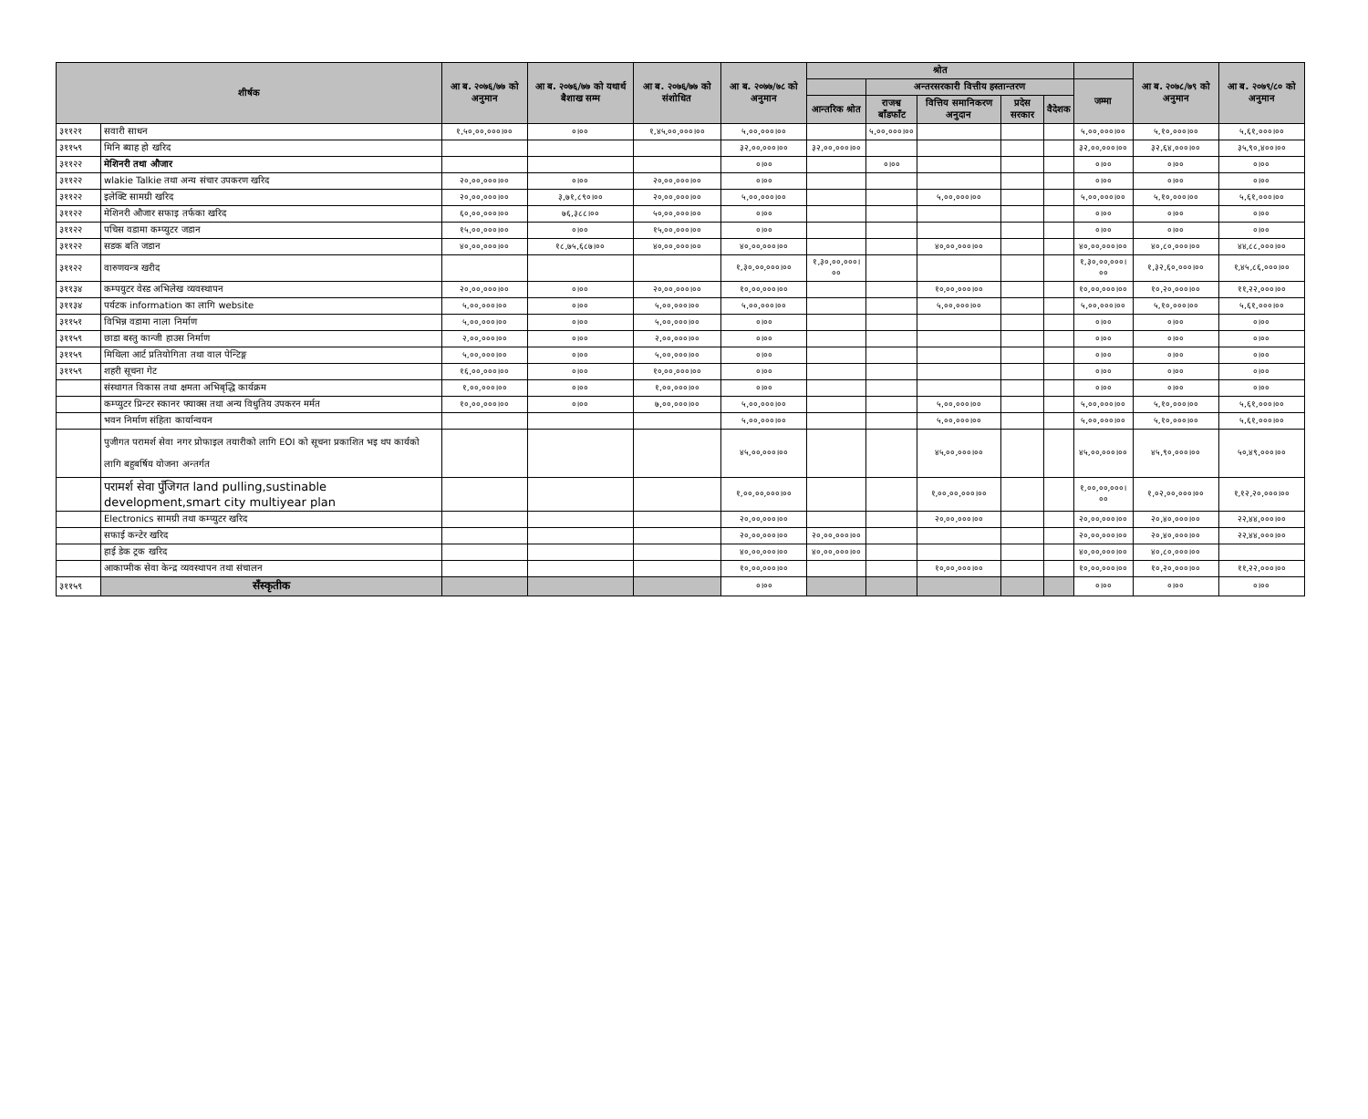| शीर्षक | | आ ब. २०७६/७७ को अनुमान | आ ब. २०७६/७७ को यथार्थ बैशाख सम्म | आ ब. २०७६/७७ को संशोधित | आ ब. २०७७/७८ को अनुमान | श्रोत | | | | | | आ ब. २०७८/७९ को अनुमान | आ ब. २०७९/८० को अनुमान |
| --- | --- | --- | --- | --- | --- | --- | --- | --- | --- | --- | --- | --- | --- |
| | | | | | | | अन्तरसरकारी वित्तीय हस्तान्तरण | | | | जम्मा | | |
| | | | | | | आन्तरिक श्रोत | राजश्व बाँडफाँट | वित्तिय समानिकरण अनुदान | प्रदेस सरकार | वैदेशक | | | |
| ३११२१ | सवारी साधन | १,५०,००,०००।०० | ०।०० | १,४५,००,०००।०० | ५,००,०००।०० | | ५,००,०००।०० | | | | ५,००,०००।०० | ५,१०,०००।०० | ५,६१,०००।०० |
| ३११५९ | मिनि ब्याह हो खरिद | | | | ३२,००,०००।०० | ३२,००,०००।०० | | | | | ३२,००,०००।०० | ३२,६४,०००।०० | ३५,९०,४००।०० |
| ३११२२ | मेशिनरी तथा औजार | | | | ०।०० | | ०।०० | | | | ०।०० | ०।०० | ०।०० |
| ३११२२ | wlakie Talkie तथा अन्य संचार उपकरण खरिद | २०,००,०००।०० | ०।०० | २०,००,०००।०० | ०।०० | | | | | | ०।०० | ०।०० | ०।०० |
| ३११२२ | इलेक्टि सामग्री खरिद | २०,००,०००।०० | ३,७१,८९०।०० | २०,००,०००।०० | ५,००,०००।०० | | | ५,००,०००।०० | | | ५,००,०००।०० | ५,१०,०००।०० | ५,६१,०००।०० |
| ३११२२ | मेशिनरी औजार सफाइ तर्फका खरिद | ६०,००,०००।०० | ७६,३८८।०० | ५०,००,०००।०० | ०।०० | | | | | | ०।०० | ०।०० | ०।०० |
| ३११२२ | पचिस वडामा कम्प्युटर जडान | १५,००,०००।०० | ०।०० | १५,००,०००।०० | ०।०० | | | | | | ०।०० | ०।०० | ०।०० |
| ३११२२ | सडक बति जडान | ४०,००,०००।०० | १८,७५,६८७।०० | ४०,००,०००।०० | ४०,००,०००।०० | | | ४०,००,०००।०० | | | ४०,००,०००।०० | ४०,८०,०००।०० | ४४,८८,०००।०० |
| ३११२२ | वारुणयन्त्र खरीद | | | | १,३०,००,०००।०० | १,३०,००,०००।०० | | | | | १,३०,००,०००।०० | १,३२,६०,०००।०० | १,४५,८६,०००।०० |
| ३११३४ | कम्पयुटर वेस्ड अभिलेख व्यवस्थापन | २०,००,०००।०० | ०।०० | २०,००,०००।०० | १०,००,०००।०० | | | १०,००,०००।०० | | | १०,००,०००।०० | १०,२०,०००।०० | ११,२२,०००।०० |
| ३११३४ | पर्यटक information का लागि website | ५,००,०००।०० | ०।०० | ५,००,०००।०० | ५,००,०००।०० | | | ५,००,०००।०० | | | ५,००,०००।०० | ५,१०,०००।०० | ५,६१,०००।०० |
| ३११५१ | विभिन्न वडामा नाला निर्माण | ५,००,०००।०० | ०।०० | ५,००,०००।०० | ०।०० | | | | | | ०।०० | ०।०० | ०।०० |
| ३११५९ | छाडा बस्तु कान्जी हाउस निर्माण | २,००,०००।०० | ०।०० | २,००,०००।०० | ०।०० | | | | | | ०।०० | ०।०० | ०।०० |
| ३११५९ | मिथिला आर्ट प्रतियोगिता तथा वाल पेन्टिङ्ग | ५,००,०००।०० | ०।०० | ५,००,०००।०० | ०।०० | | | | | | ०।०० | ०।०० | ०।०० |
| ३११५९ | शहरी सूचना गेट | १६,००,०००।०० | ०।०० | १०,००,०००।०० | ०।०० | | | | | | ०।०० | ०।०० | ०।०० |
| | संस्थागत विकास तथा क्षमता अभिबृद्धि कार्यक्रम | १,००,०००।०० | ०।०० | १,००,०००।०० | ०।०० | | | | | | ०।०० | ०।०० | ०।०० |
| | कम्प्युटर प्रिन्टर स्कानर फ्याक्स तथा अन्य विधुतिय उपकरन मर्मत | १०,००,०००।०० | ०।०० | ७,००,०००।०० | ५,००,०००।०० | | | ५,००,०००।०० | | | ५,००,०००।०० | ५,१०,०००।०० | ५,६१,०००।०० |
| | भवन निर्माण संहिता कार्यान्वयन | | | | ५,००,०००।०० | | | ५,००,०००।०० | | | ५,००,०००।०० | ५,१०,०००।०० | ५,६१,०००।०० |
| | पुजीगत परामर्श सेवा नगर प्रोफाइल तयारीको लागि EOI को सूचना प्रकाशित भइ थप कार्यको लागि बहुबर्षिय योजना अन्तर्गत | | | | ४५,००,०००।०० | | | ४५,००,०००।०० | | | ४५,००,०००।०० | ४५,९०,०००।०० | ५०,४९,०००।०० |
| | परामर्श सेवा पुँजिगत land pulling,sustinable development,smart city multiyear plan | | | | १,००,००,०००।०० | | | १,००,००,०००।०० | | | १,००,००,०००।०० | १,०२,००,०००।०० | १,१२,२०,०००।०० |
| | Electronics सामग्री तथा कम्प्युटर खरिद | | | | २०,००,०००।०० | | | २०,००,०००।०० | | | २०,००,०००।०० | २०,४०,०००।०० | २२,४४,०००।०० |
| | सफाई कन्टेर खरिद | | | | २०,००,०००।०० | २०,००,०००।०० | | | | | २०,००,०००।०० | २०,४०,०००।०० | २२,४४,०००।०० |
| | हाई डेक ट्रक खरिद | | | | ४०,००,०००।०० | ४०,००,०००।०० | | | | | ४०,००,०००।०० | ४०,८०,०००।०० | |
| | आकाप्मीक सेवा केन्द्र व्यवस्थापन तथा संचालन | | | | १०,००,०००।०० | | | १०,००,०००।०० | | | १०,००,०००।०० | १०,२०,०००।०० | ११,२२,०००।०० |
| ३११५९ | सँस्कृतीक | | | | ०।०० | | | | | | ०।०० | ०।०० | ०।०० |